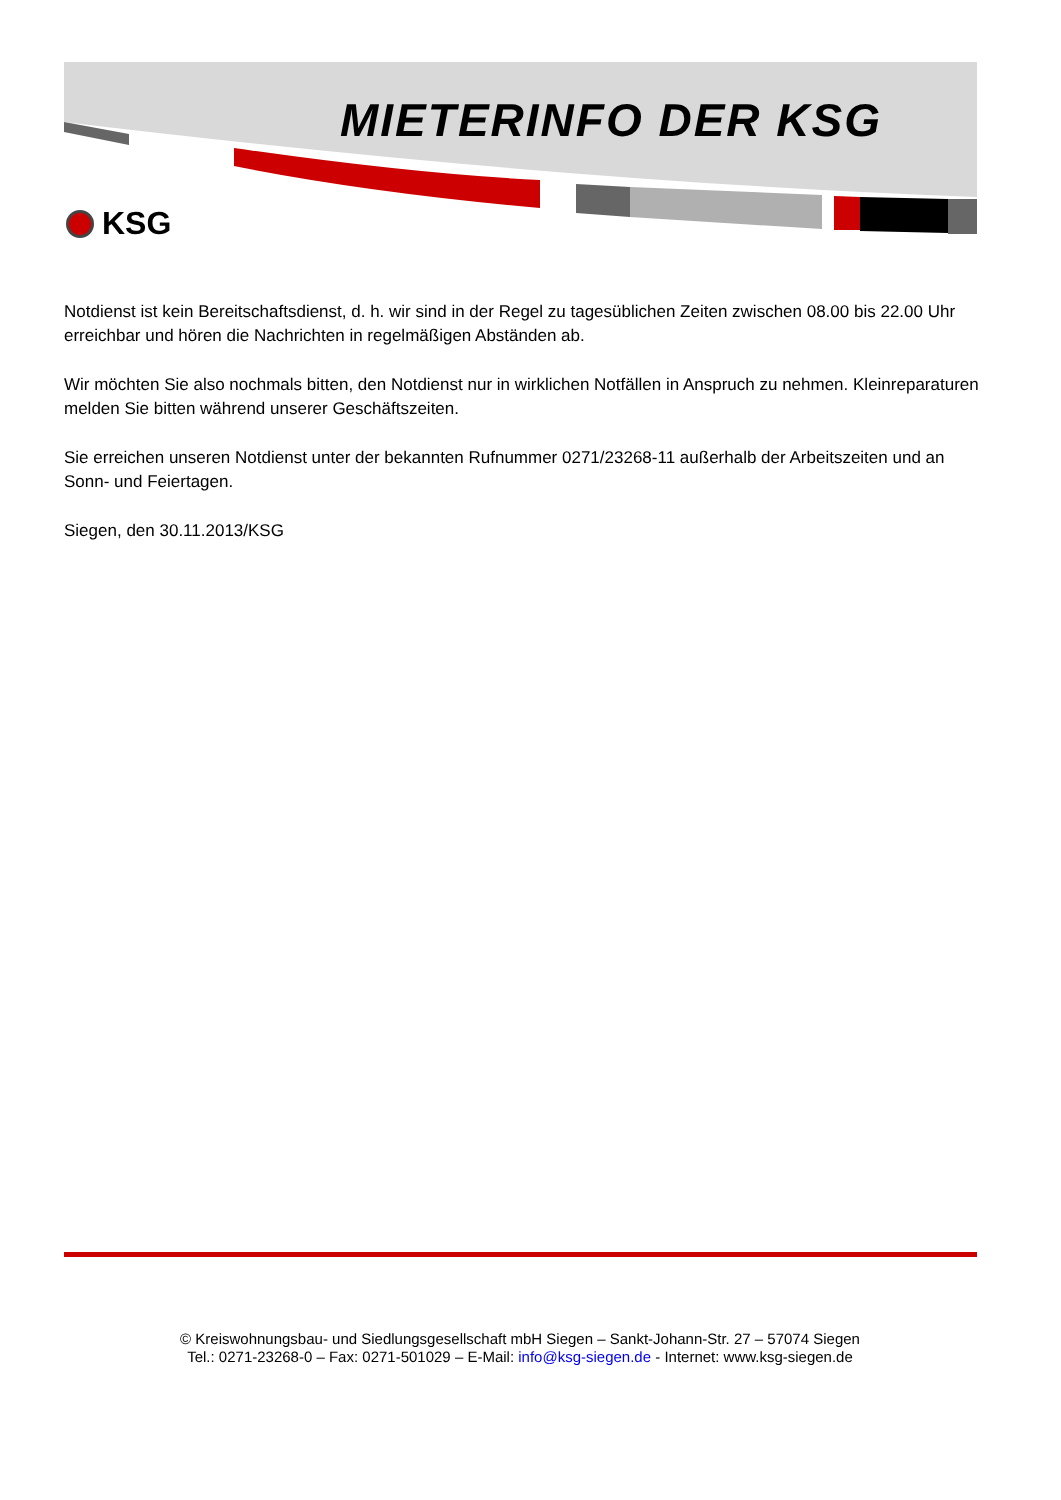MIETERINFO DER KSG
KSG
Notdienst ist kein Bereitschaftsdienst, d. h. wir sind in der Regel zu tagesüblichen Zeiten zwischen 08.00 bis 22.00 Uhr erreichbar und hören die Nachrichten in regelmäßigen Abständen ab.
Wir möchten Sie also nochmals bitten, den Notdienst nur in wirklichen Notfällen in Anspruch zu nehmen. Kleinreparaturen melden Sie bitten während unserer Geschäftszeiten.
Sie erreichen unseren Notdienst unter der bekannten Rufnummer 0271/23268-11 außerhalb der Arbeitszeiten und an Sonn- und Feiertagen.
Siegen, den 30.11.2013/KSG
© Kreiswohnungsbau- und Siedlungsgesellschaft mbH Siegen – Sankt-Johann-Str. 27 – 57074 Siegen
Tel.: 0271-23268-0 – Fax: 0271-501029 – E-Mail: info@ksg-siegen.de - Internet: www.ksg-siegen.de